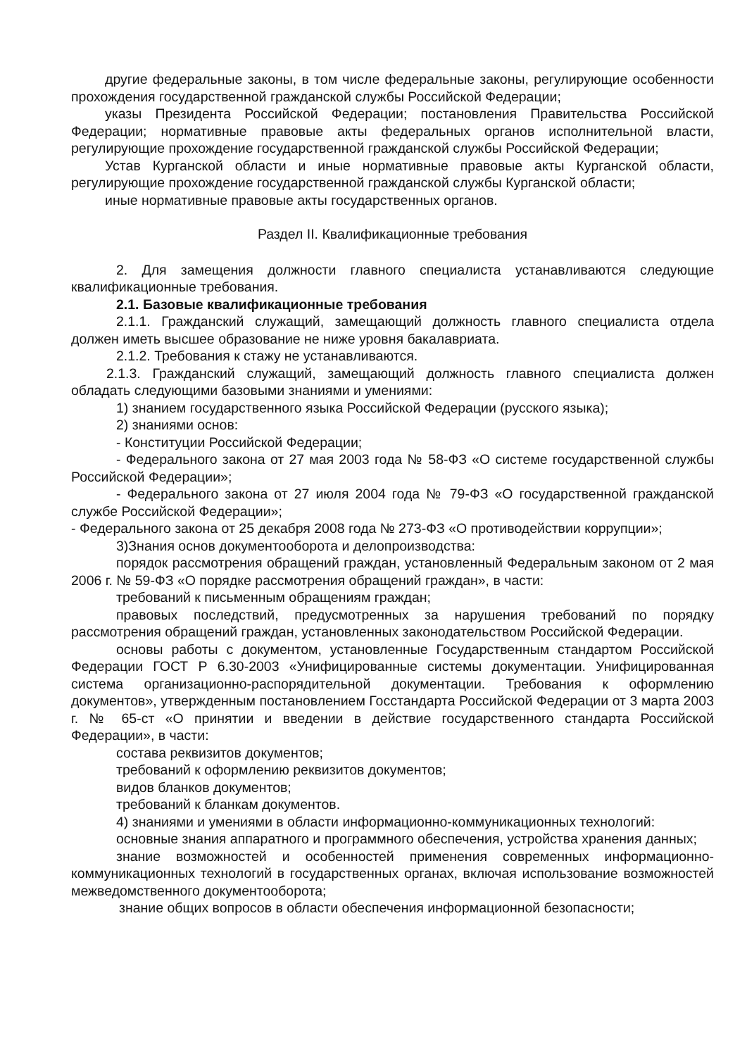другие федеральные законы, в том числе федеральные законы, регулирующие особенности прохождения государственной гражданской службы Российской Федерации;
указы Президента Российской Федерации; постановления Правительства Российской Федерации; нормативные правовые акты федеральных органов исполнительной власти, регулирующие прохождение государственной гражданской службы Российской Федерации;
Устав Курганской области и иные нормативные правовые акты Курганской области, регулирующие прохождение государственной гражданской службы Курганской области;
иные нормативные правовые акты государственных органов.
Раздел II. Квалификационные требования
2. Для замещения должности главного специалиста устанавливаются следующие квалификационные требования.
2.1. Базовые квалификационные требования
2.1.1. Гражданский служащий, замещающий должность главного специалиста отдела должен иметь высшее образование не ниже уровня бакалавриата.
2.1.2. Требования к стажу не устанавливаются.
2.1.3. Гражданский служащий, замещающий должность главного специалиста должен обладать следующими базовыми знаниями и умениями:
1) знанием государственного языка Российской Федерации (русского языка);
2) знаниями основ:
- Конституции Российской Федерации;
- Федерального закона от 27 мая 2003 года № 58-ФЗ «О системе государственной службы Российской Федерации»;
- Федерального закона от 27 июля 2004 года № 79-ФЗ «О государственной гражданской службе Российской Федерации»;
- Федерального закона от 25 декабря 2008 года № 273-ФЗ «О противодействии коррупции»;
3)Знания основ документооборота и делопроизводства:
порядок рассмотрения обращений граждан, установленный Федеральным законом от 2 мая 2006 г. № 59-ФЗ «О порядке рассмотрения обращений граждан», в части:
требований к письменным обращениям граждан;
правовых последствий, предусмотренных за нарушения требований по порядку рассмотрения обращений граждан, установленных законодательством Российской Федерации.
основы работы с документом, установленные Государственным стандартом Российской Федерации ГОСТ Р 6.30-2003 «Унифицированные системы документации. Унифицированная система организационно-распорядительной документации. Требования к оформлению документов», утвержденным постановлением Госстандарта Российской Федерации от 3 марта 2003 г. № 65-ст «О принятии и введении в действие государственного стандарта Российской Федерации», в части:
состава реквизитов документов;
требований к оформлению реквизитов документов;
видов бланков документов;
требований к бланкам документов.
4) знаниями и умениями в области информационно-коммуникационных технологий:
основные знания аппаратного и программного обеспечения, устройства хранения данных;
знание возможностей и особенностей применения современных информационно-коммуникационных технологий в государственных органах, включая использование возможностей межведомственного документооборота;
знание общих вопросов в области обеспечения информационной безопасности;